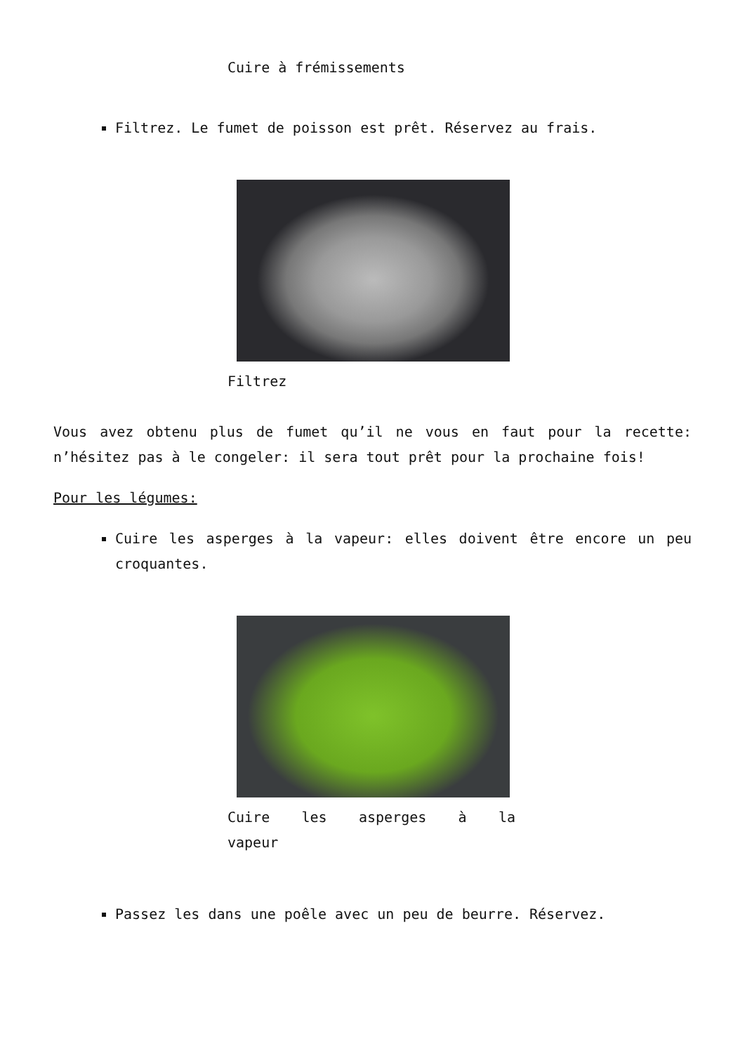Cuire à frémissements
Filtrez. Le fumet de poisson est prêt. Réservez au frais.
Filtrez
Vous avez obtenu plus de fumet qu’il ne vous en faut pour la recette: n’hésitez pas à le congeler: il sera tout prêt pour la prochaine fois!
Pour les légumes:
Cuire les asperges à la vapeur: elles doivent être encore un peu croquantes.
Cuire les asperges à la vapeur
Passez les dans une poêle avec un peu de beurre. Réservez.